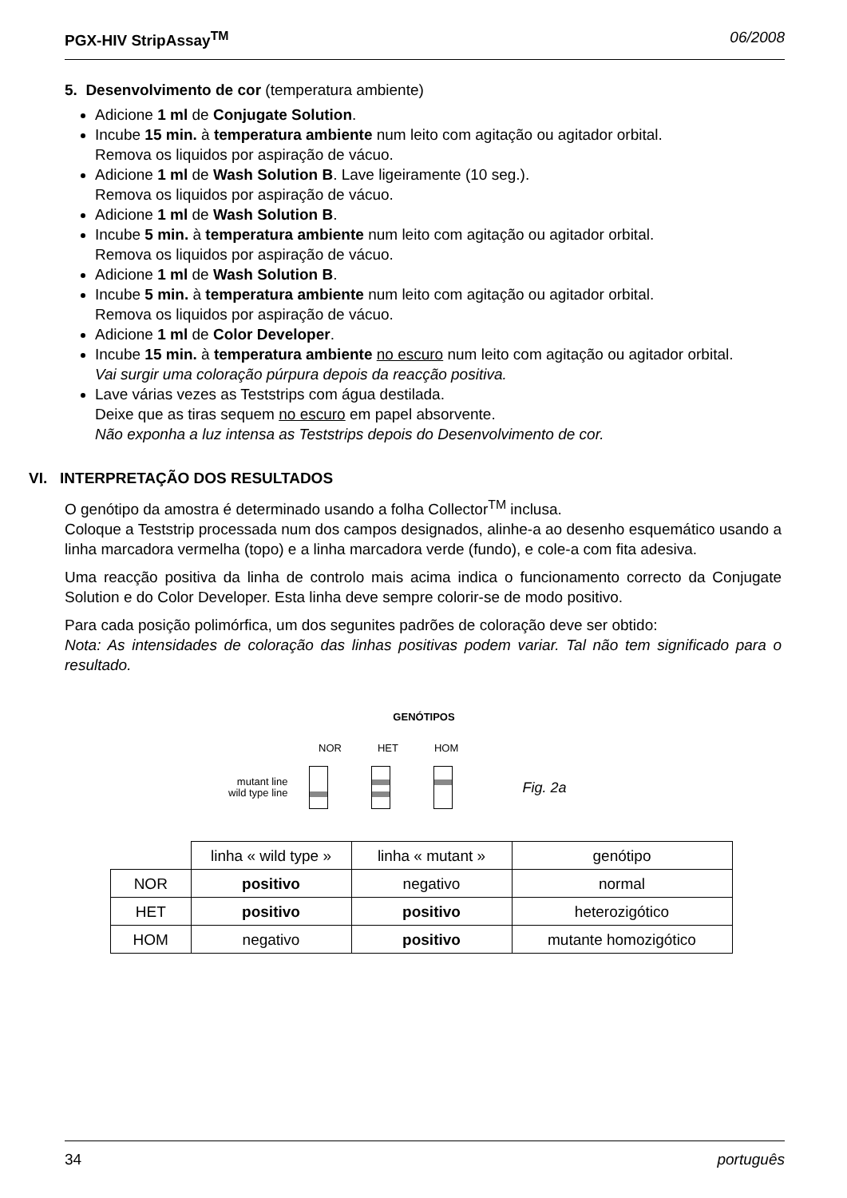PGX-HIV StripAssay<sup>TM</sup> 06/2008
5. Desenvolvimento de cor (temperatura ambiente)
Adicione 1 ml de Conjugate Solution.
Incube 15 min. à temperatura ambiente num leito com agitação ou agitador orbital.
Remova os liquidos por aspiração de vácuo.
Adicione 1 ml de Wash Solution B. Lave ligeiramente (10 seg.).
Remova os liquidos por aspiração de vácuo.
Adicione 1 ml de Wash Solution B.
Incube 5 min. à temperatura ambiente num leito com agitação ou agitador orbital.
Remova os liquidos por aspiração de vácuo.
Adicione 1 ml de Wash Solution B.
Incube 5 min. à temperatura ambiente num leito com agitação ou agitador orbital.
Remova os liquidos por aspiração de vácuo.
Adicione 1 ml de Color Developer.
Incube 15 min. à temperatura ambiente no escuro num leito com agitação ou agitador orbital.
Vai surgir uma coloração púrpura depois da reacção positiva.
Lave várias vezes as Teststrips com água destilada.
Deixe que as tiras sequem no escuro em papel absorvente.
Não exponha a luz intensa as Teststrips depois do Desenvolvimento de cor.
VI. INTERPRETAÇÃO DOS RESULTADOS
O genótipo da amostra é determinado usando a folha Collector<sup>TM</sup> inclusa.
Coloque a Teststrip processada num dos campos designados, alinhe-a ao desenho esquemático usando a linha marcadora vermelha (topo) e a linha marcadora verde (fundo), e cole-a com fita adesiva.
Uma reacção positiva da linha de controlo mais acima indica o funcionamento correcto da Conjugate Solution e do Color Developer. Esta linha deve sempre colorir-se de modo positivo.
Para cada posição polimórfica, um dos segunites padrões de coloração deve ser obtido:
Nota: As intensidades de coloração das linhas positivas podem variar. Tal não tem significado para o resultado.
GENÓTIPOS
NOR HET HOM
mutant line
wild type line
Fig. 2a
| | linha « wild type » | linha « mutant » | genótipo |
| NOR | positivo | negativo | normal |
| HET | positivo | positivo | heterozigótico |
| HOM | negativo | positivo | mutante homozigótico |
34 português